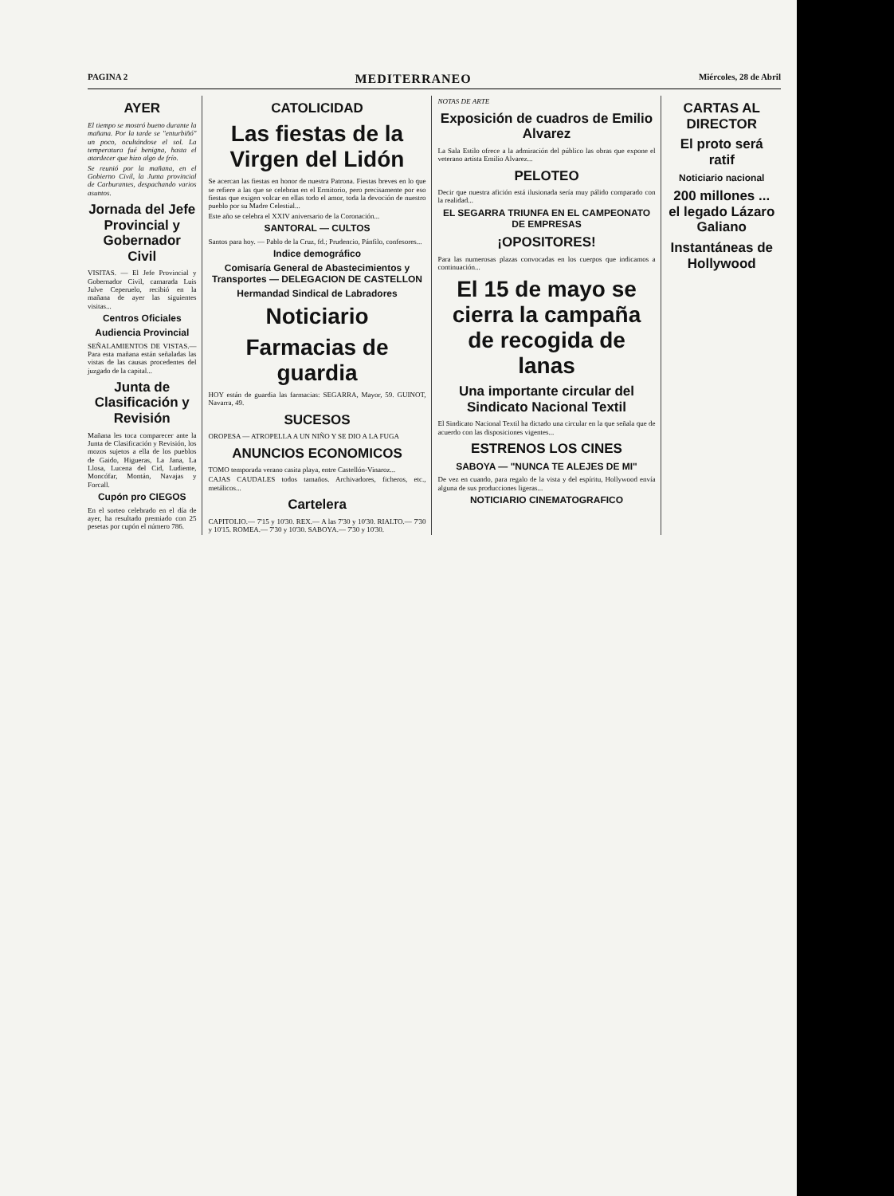PAGINA 2 MEDITERRANEO Miércoles, 28 de Abril
AYER
El tiempo se mostró bueno durante la mañana. Por la tarde se "enturbiñó" un poco, ocultándose el sol. La temperatura fué benigna, hasta el atardecer que hizo algo de frío.
Se reunió por la mañana, en el Gobierno Civil, la Junta provincial de Carburantes, despachando varios asuntos.
Jornada del Jefe Provincial y Gobernador Civil
VISITAS. — El Jefe Provincial y Gobernador Civil, camarada Luis Julve Ceperuelo, recibió en la mañana de ayer las siguientes visitas...
Centros Oficiales
Audiencia Provincial
SEÑALAMIENTOS DE VISTAS.— Para esta mañana están señaladas las vistas de las causas procedentes del juzgado de la capital...
Junta de Clasificación y Revisión
Mañana les toca comparecer ante la Junta de Clasificación y Revisión, los mozos sujetos a ella de los pueblos de Gaido, Higueras, La Jana, La Llosa, Lucena del Cid, Ludiente, Moncófar, Montán, Navajas y Forcall.
Cupón pro CIEGOS
En el sorteo celebrado en el día de ayer, ha resultado premiado con 25 pesetas por cupón el número 786.
CATOLICIDAD
Las fiestas de la Virgen del Lidón
Se acercan las fiestas en honor de nuestra Patrona. Fiestas breves en lo que se refiere a las que se celebran en el Ermitorio, pero precisamente por eso fiestas que exigen volcar en ellas todo el amor, toda la devoción de nuestro pueblo por su Madre Celestial...
Este año se celebra el XXIV aniversario de la Coronación...
SANTORAL — CULTOS
Santos para hoy. — Pablo de la Cruz, fd.; Prudencio, Pánfilo, confesores...
Indice demográfico
Comisaría General de Abastecimientos y Transportes — DELEGACION DE CASTELLON
Hermandad Sindical de Labradores
Noticiario
Farmacias de guardia
HOY están de guardia las farmacias: SEGARRA, Mayor, 59. GUINOT, Navarra, 49.
SUCESOS
OROPESA — ATROPELLA A UN NIÑO Y SE DIO A LA FUGA
ANUNCIOS ECONOMICOS
TOMO temporada verano casita playa, entre Castellón-Vinaroz...
CAJAS CAUDALES todos tamaños. Archivadores, ficheros, etc., metálicos...
Cartelera
CAPITOLIO.— 7'15 y 10'30. REX.— A las 7'30 y 10'30. RIALTO.— 7'30 y 10'15. ROMEA.— 7'30 y 10'30. SABOYA.— 7'30 y 10'30.
NOTAS DE ARTE
Exposición de cuadros de Emilio Alvarez
La Sala Estilo ofrece a la admiración del público las obras que expone el veterano artista Emilio Alvarez...
PELOTEO
Decir que nuestra afición está ilusionada sería muy pálido comparado con la realidad...
EL SEGARRA TRIUNFA EN EL CAMPEONATO DE EMPRESAS
¡OPOSITORES!
Para las numerosas plazas convocadas en los cuerpos que indicamos a continuación...
El 15 de mayo se cierra la campaña de recogida de lanas
Una importante circular del Sindicato Nacional Textil
El Sindicato Nacional Textil ha dictado una circular en la que señala que de acuerdo con las disposiciones vigentes...
ESTRENOS LOS CINES
SABOYA — "NUNCA TE ALEJES DE MI"
De vez en cuando, para regalo de la vista y del espíritu, Hollywood envía alguna de sus producciones ligeras...
NOTICIARIO CINEMATOGRAFICO
CARTAS AL DIRECTOR
El proto será ratif
Noticiario nacional
200 millones ... el legado Lázaro Galiano
Instantáneas de Hollywood